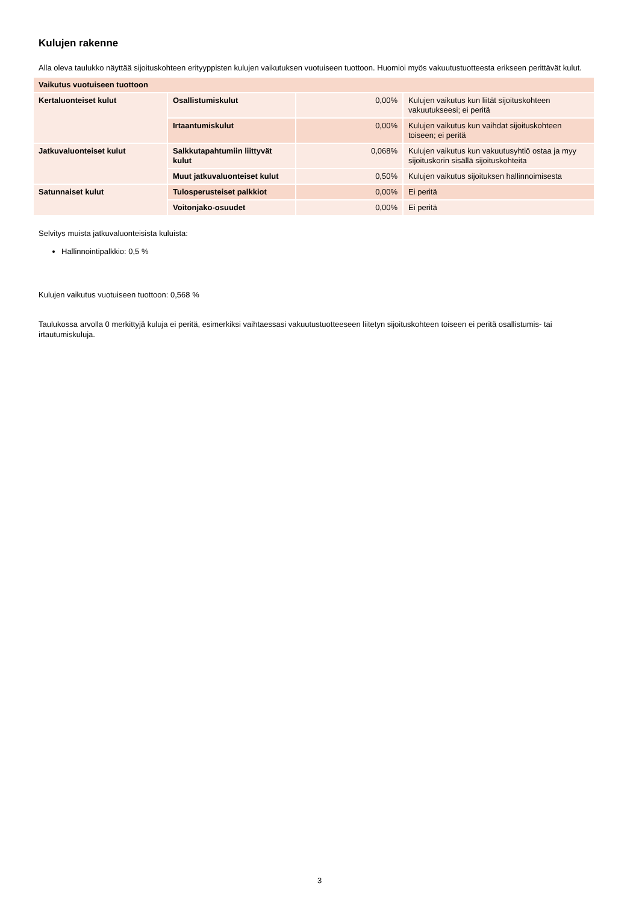Kulujen rakenne
Alla oleva taulukko näyttää sijoituskohteen erityyppisten kulujen vaikutuksen vuotuiseen tuottoon. Huomioi myös vakuutustuotteesta erikseen perittävät kulut.
| Vaikutus vuotuiseen tuottoon | | | |
| --- | --- | --- | --- |
| Kertaluonteiset kulut | Osallistumiskulut | 0,00% | Kulujen vaikutus kun liität sijoituskohteen vakuutukseesi; ei peritä |
| | Irtaantumiskulut | 0,00% | Kulujen vaikutus kun vaihdat sijoituskohteen toiseen; ei peritä |
| Jatkuvaluonteiset kulut | Salkkutapahtumiin liittyvät kulut | 0,068% | Kulujen vaikutus kun vakuutusyhtiö ostaa ja myy sijoituskorin sisällä sijoituskohteita |
| | Muut jatkuvaluonteiset kulut | 0,50% | Kulujen vaikutus sijoituksen hallinnoimisesta |
| Satunnaiset kulut | Tulosperusteiset palkkiot | 0,00% | Ei peritä |
| | Voitonjako-osuudet | 0,00% | Ei peritä |
Selvitys muista jatkuvaluonteisista kuluista:
Hallinnointipalkkio: 0,5 %
Kulujen vaikutus vuotuiseen tuottoon: 0,568 %
Taulukossa arvolla 0 merkittyjä kuluja ei peritä, esimerkiksi vaihtaessasi vakuutustuotteeseen liitetyn sijoituskohteen toiseen ei peritä osallistumis- tai irtautumiskuluja.
3